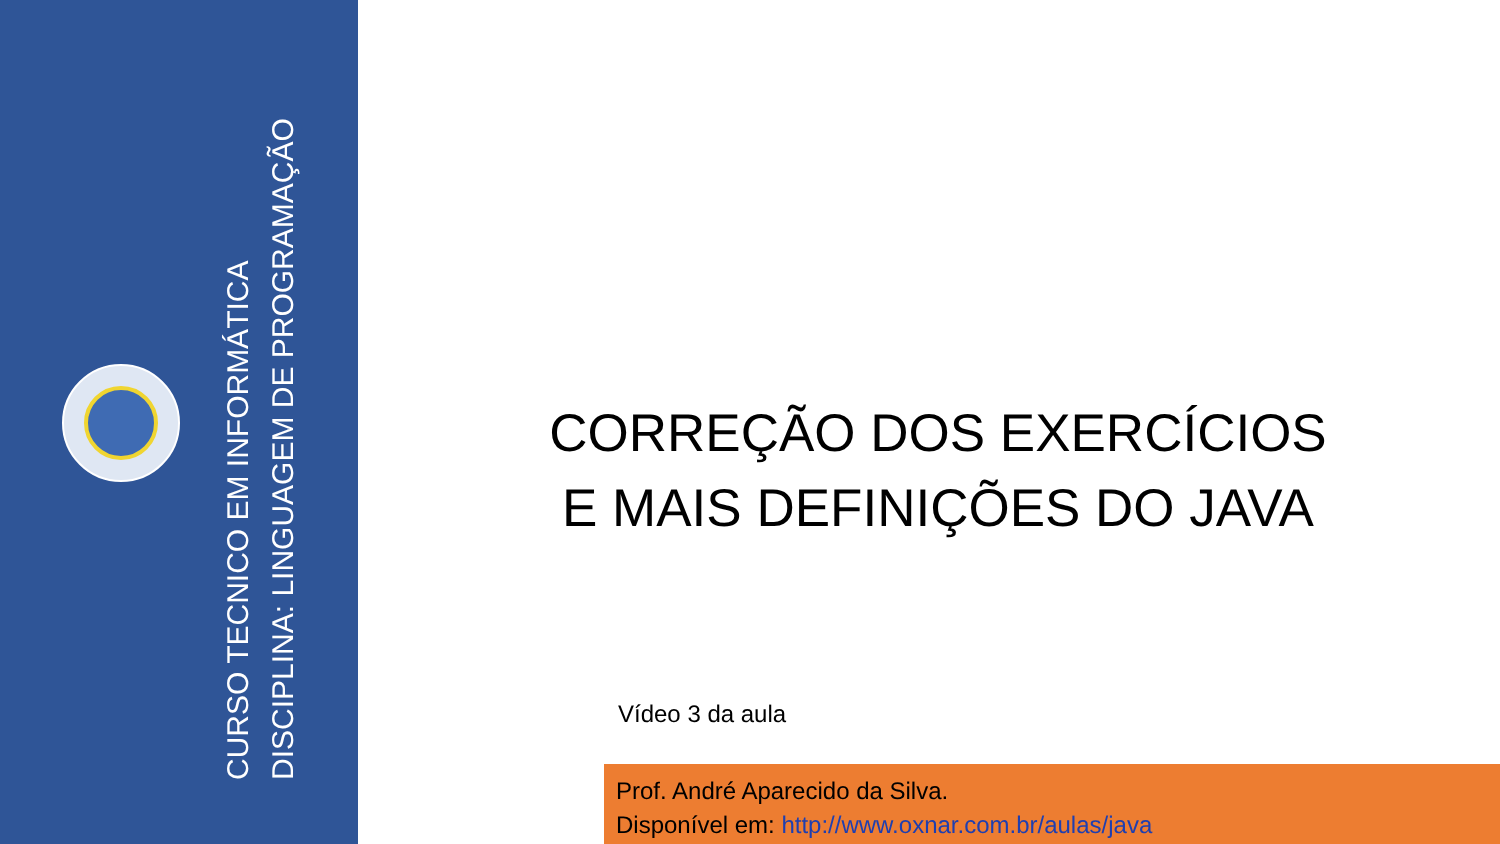CURSO TECNICO EM INFORMÁTICA
DISCIPLINA: LINGUAGEM DE PROGRAMAÇÃO
CORREÇÃO DOS EXERCÍCIOS E MAIS DEFINIÇÕES DO JAVA
Vídeo 3 da aula
Prof. André Aparecido da Silva.
Disponível em: http://www.oxnar.com.br/aulas/java